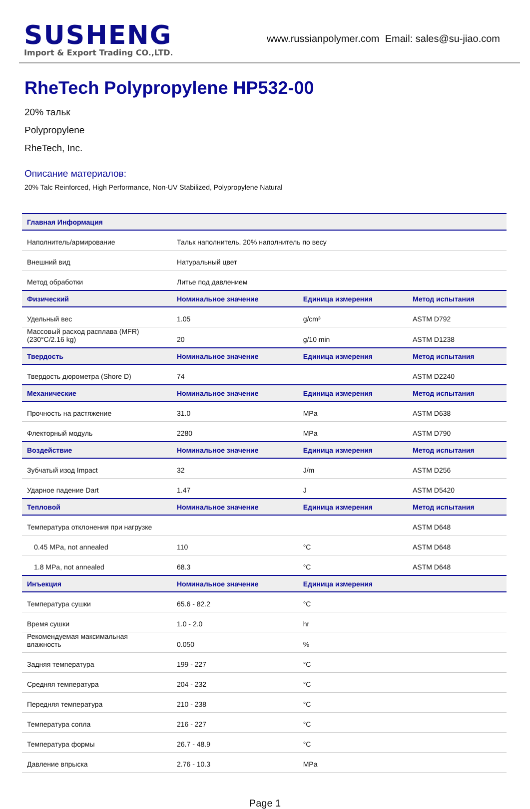SUSHENG
Import & Export Trading CO.,LTD.
www.russianpolymer.com Email: sales@su-jiao.com
RheTech Polypropylene HP532-00
20% тальк
Polypropylene
RheTech, Inc.
Описание материалов:
20% Talc Reinforced, High Performance, Non-UV Stabilized, Polypropylene Natural
| Главная Информация | | | |
| --- | --- | --- | --- |
| Наполнитель/армирование | Тальк наполнитель, 20% наполнитель по весу | | |
| Внешний вид | Натуральный цвет | | |
| Метод обработки | Литье под давлением | | |
| Физический | Номинальное значение | Единица измерения | Метод испытания |
| Удельный вес | 1.05 | g/cm³ | ASTM D792 |
| Массовый расход расплава (MFR) (230°C/2.16 kg) | 20 | g/10 min | ASTM D1238 |
| Твердость | Номинальное значение | Единица измерения | Метод испытания |
| Твердость дюрометра (Shore D) | 74 | | ASTM D2240 |
| Механические | Номинальное значение | Единица измерения | Метод испытания |
| Прочность на растяжение | 31.0 | MPa | ASTM D638 |
| Флекторный модуль | 2280 | MPa | ASTM D790 |
| Воздействие | Номинальное значение | Единица измерения | Метод испытания |
| Зубчатый изод Impact | 32 | J/m | ASTM D256 |
| Ударное падение Dart | 1.47 | J | ASTM D5420 |
| Тепловой | Номинальное значение | Единица измерения | Метод испытания |
| Температура отклонения при нагрузке | | | ASTM D648 |
| 0.45 MPa, not annealed | 110 | °C | ASTM D648 |
| 1.8 MPa, not annealed | 68.3 | °C | ASTM D648 |
| Инъекция | Номинальное значение | Единица измерения | |
| Температура сушки | 65.6 - 82.2 | °C | |
| Время сушки | 1.0 - 2.0 | hr | |
| Рекомендуемая максимальная влажность | 0.050 | % | |
| Задняя температура | 199 - 227 | °C | |
| Средняя температура | 204 - 232 | °C | |
| Передняя температура | 210 - 238 | °C | |
| Температура сопла | 216 - 227 | °C | |
| Температура формы | 26.7 - 48.9 | °C | |
| Давление впрыска | 2.76 - 10.3 | MPa | |
Page 1